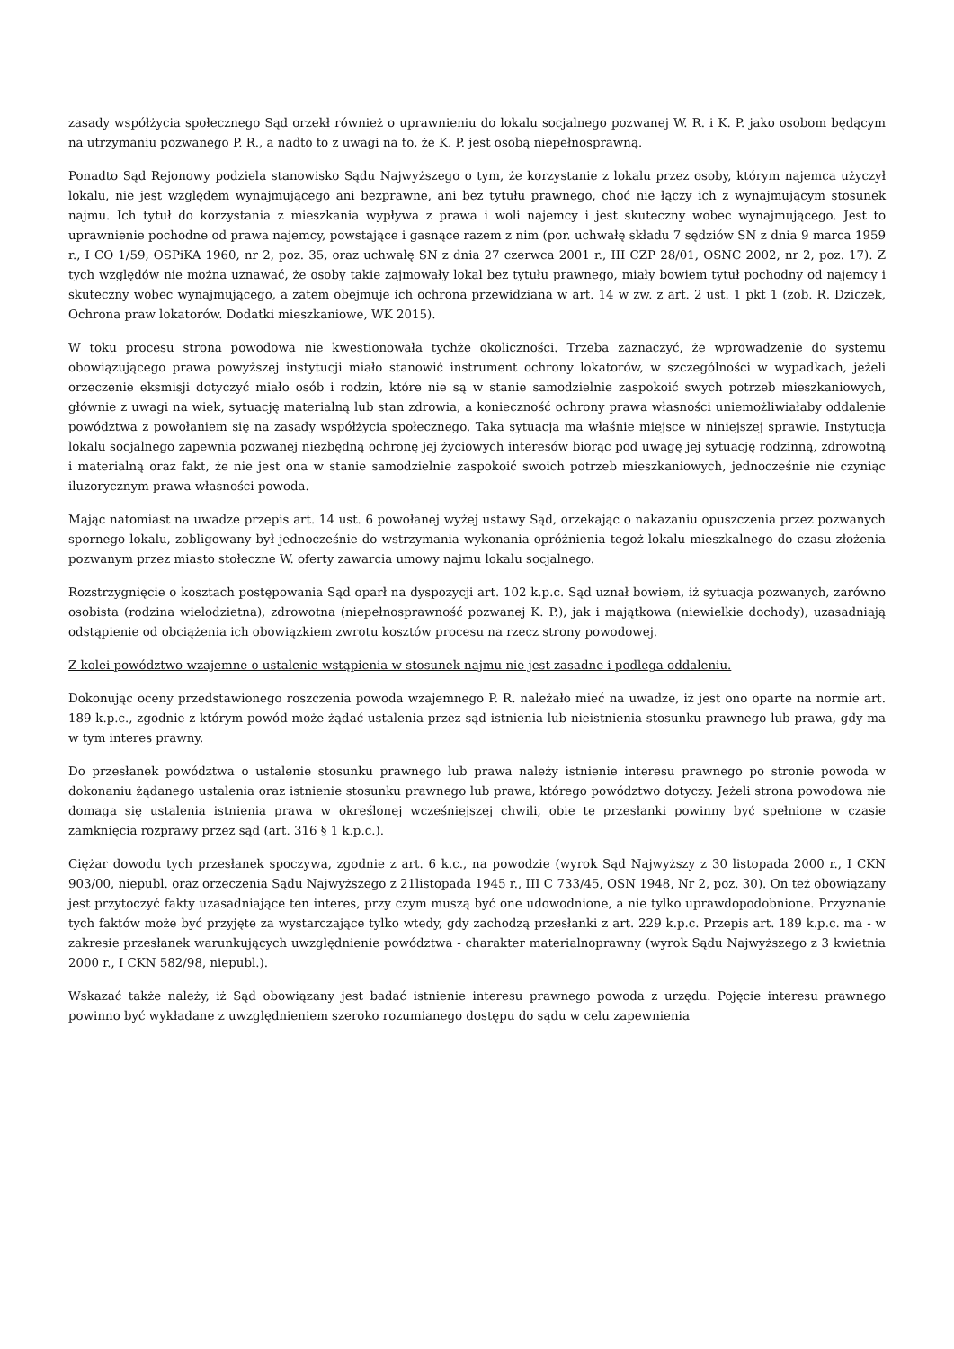zasady współżycia społecznego Sąd orzekł również o uprawnieniu do lokalu socjalnego pozwanej W. R. i K. P. jako osobom będącym na utrzymaniu pozwanego P. R., a nadto to z uwagi na to, że K. P. jest osobą niepełnosprawną.
Ponadto Sąd Rejonowy podziela stanowisko Sądu Najwyższego o tym, że korzystanie z lokalu przez osoby, którym najemca użyczył lokalu, nie jest względem wynajmującego ani bezprawne, ani bez tytułu prawnego, choć nie łączy ich z wynajmującym stosunek najmu. Ich tytuł do korzystania z mieszkania wypływa z prawa i woli najemcy i jest skuteczny wobec wynajmującego. Jest to uprawnienie pochodne od prawa najemcy, powstające i gasnące razem z nim (por. uchwałę składu 7 sędziów SN z dnia 9 marca 1959 r., I CO 1/59, OSPiKA 1960, nr 2, poz. 35, oraz uchwałę SN z dnia 27 czerwca 2001 r., III CZP 28/01, OSNC 2002, nr 2, poz. 17). Z tych względów nie można uznawać, że osoby takie zajmowały lokal bez tytułu prawnego, miały bowiem tytuł pochodny od najemcy i skuteczny wobec wynajmującego, a zatem obejmuje ich ochrona przewidziana w art. 14 w zw. z art. 2 ust. 1 pkt 1 (zob. R. Dziczek, Ochrona praw lokatorów. Dodatki mieszkaniowe, WK 2015).
W toku procesu strona powodowa nie kwestionowała tychże okoliczności. Trzeba zaznaczyć, że wprowadzenie do systemu obowiązującego prawa powyższej instytucji miało stanowić instrument ochrony lokatorów, w szczególności w wypadkach, jeżeli orzeczenie eksmisji dotyczyć miało osób i rodzin, które nie są w stanie samodzielnie zaspokoić swych potrzeb mieszkaniowych, głównie z uwagi na wiek, sytuację materialną lub stan zdrowia, a konieczność ochrony prawa własności uniemożliwiałaby oddalenie powództwa z powołaniem się na zasady współżycia społecznego. Taka sytuacja ma właśnie miejsce w niniejszej sprawie. Instytucja lokalu socjalnego zapewnia pozwanej niezbędną ochronę jej życiowych interesów biorąc pod uwagę jej sytuację rodzinną, zdrowotną i materialną oraz fakt, że nie jest ona w stanie samodzielnie zaspokoić swoich potrzeb mieszkaniowych, jednocześnie nie czyniąc iluzorycznym prawa własności powoda.
Mając natomiast na uwadze przepis art. 14 ust. 6 powołanej wyżej ustawy Sąd, orzekając o nakazaniu opuszczenia przez pozwanych spornego lokalu, zobligowany był jednocześnie do wstrzymania wykonania opróżnienia tegoż lokalu mieszkalnego do czasu złożenia pozwanym przez miasto stołeczne W. oferty zawarcia umowy najmu lokalu socjalnego.
Rozstrzygnięcie o kosztach postępowania Sąd oparł na dyspozycji art. 102 k.p.c. Sąd uznał bowiem, iż sytuacja pozwanych, zarówno osobista (rodzina wielodzietna), zdrowotna (niepełnosprawność pozwanej K. P.), jak i majątkowa (niewielkie dochody), uzasadniają odstąpienie od obciążenia ich obowiązkiem zwrotu kosztów procesu na rzecz strony powodowej.
Z kolei powództwo wzajemne o ustalenie wstąpienia w stosunek najmu nie jest zasadne i podlega oddaleniu.
Dokonując oceny przedstawionego roszczenia powoda wzajemnego P. R. należało mieć na uwadze, iż jest ono oparte na normie art. 189 k.p.c., zgodnie z którym powód może żądać ustalenia przez sąd istnienia lub nieistnienia stosunku prawnego lub prawa, gdy ma w tym interes prawny.
Do przesłanek powództwa o ustalenie stosunku prawnego lub prawa należy istnienie interesu prawnego po stronie powoda w dokonaniu żądanego ustalenia oraz istnienie stosunku prawnego lub prawa, którego powództwo dotyczy. Jeżeli strona powodowa nie domaga się ustalenia istnienia prawa w określonej wcześniejszej chwili, obie te przesłanki powinny być spełnione w czasie zamknięcia rozprawy przez sąd (art. 316 § 1 k.p.c.).
Ciężar dowodu tych przesłanek spoczywa, zgodnie z art. 6 k.c., na powodzie (wyrok Sąd Najwyższy z 30 listopada 2000 r., I CKN 903/00, niepubl. oraz orzeczenia Sądu Najwyższego z 21listopada 1945 r., III C 733/45, OSN 1948, Nr 2, poz. 30). On też obowiązany jest przytoczyć fakty uzasadniające ten interes, przy czym muszą być one udowodnione, a nie tylko uprawdopodobnione. Przyznanie tych faktów może być przyjęte za wystarczające tylko wtedy, gdy zachodzą przesłanki z art. 229 k.p.c. Przepis art. 189 k.p.c. ma - w zakresie przesłanek warunkujących uwzględnienie powództwa - charakter materialnoprawny (wyrok Sądu Najwyższego z 3 kwietnia 2000 r., I CKN 582/98, niepubl.).
Wskazać także należy, iż Sąd obowiązany jest badać istnienie interesu prawnego powoda z urzędu. Pojęcie interesu prawnego powinno być wykładane z uwzględnieniem szeroko rozumianego dostępu do sądu w celu zapewnienia